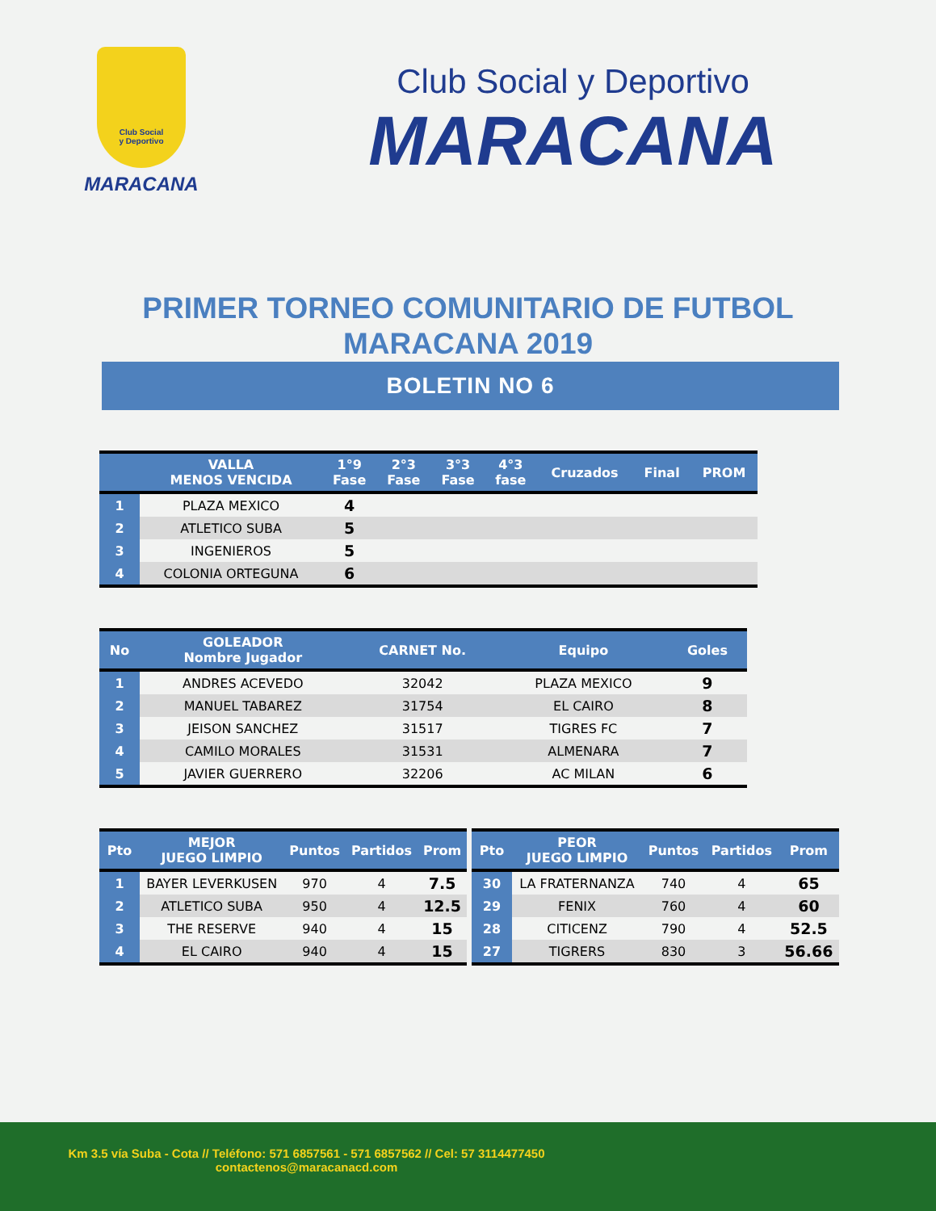Club Social
y Deportivo
MARACANA
Club Social y Deportivo
MARACANA
PRIMER TORNEO COMUNITARIO DE FUTBOL
MARACANA 2019
BOLETIN NO 6
| | VALLA MENOS VENCIDA | 1°9 Fase | 2°3 Fase | 3°3 Fase | 4°3 fase | Cruzados | Final | PROM |
| --- | --- | --- | --- | --- | --- | --- | --- | --- |
| 1 | PLAZA MEXICO | 4 | | | | | | |
| 2 | ATLETICO SUBA | 5 | | | | | | |
| 3 | INGENIEROS | 5 | | | | | | |
| 4 | COLONIA ORTEGUNA | 6 | | | | | | |
| No | GOLEADOR Nombre Jugador | CARNET No. | Equipo | Goles |
| --- | --- | --- | --- | --- |
| 1 | ANDRES ACEVEDO | 32042 | PLAZA MEXICO | 9 |
| 2 | MANUEL TABAREZ | 31754 | EL CAIRO | 8 |
| 3 | JEISON SANCHEZ | 31517 | TIGRES FC | 7 |
| 4 | CAMILO MORALES | 31531 | ALMENARA | 7 |
| 5 | JAVIER GUERRERO | 32206 | AC MILAN | 6 |
| Pto | MEJOR JUEGO LIMPIO | Puntos | Partidos | Prom |
| --- | --- | --- | --- | --- |
| 1 | BAYER LEVERKUSEN | 970 | 4 | 7.5 |
| 2 | ATLETICO SUBA | 950 | 4 | 12.5 |
| 3 | THE RESERVE | 940 | 4 | 15 |
| 4 | EL CAIRO | 940 | 4 | 15 |
| Pto | PEOR JUEGO LIMPIO | Puntos | Partidos | Prom |
| --- | --- | --- | --- | --- |
| 30 | LA FRATERNANZA | 740 | 4 | 65 |
| 29 | FENIX | 760 | 4 | 60 |
| 28 | CITICENZ | 790 | 4 | 52.5 |
| 27 | TIGRERS | 830 | 3 | 56.66 |
Km 3.5 vía Suba - Cota // Teléfono: 571 6857561 - 571 6857562 // Cel: 57 3114477450
contactenos@maracanacd.com